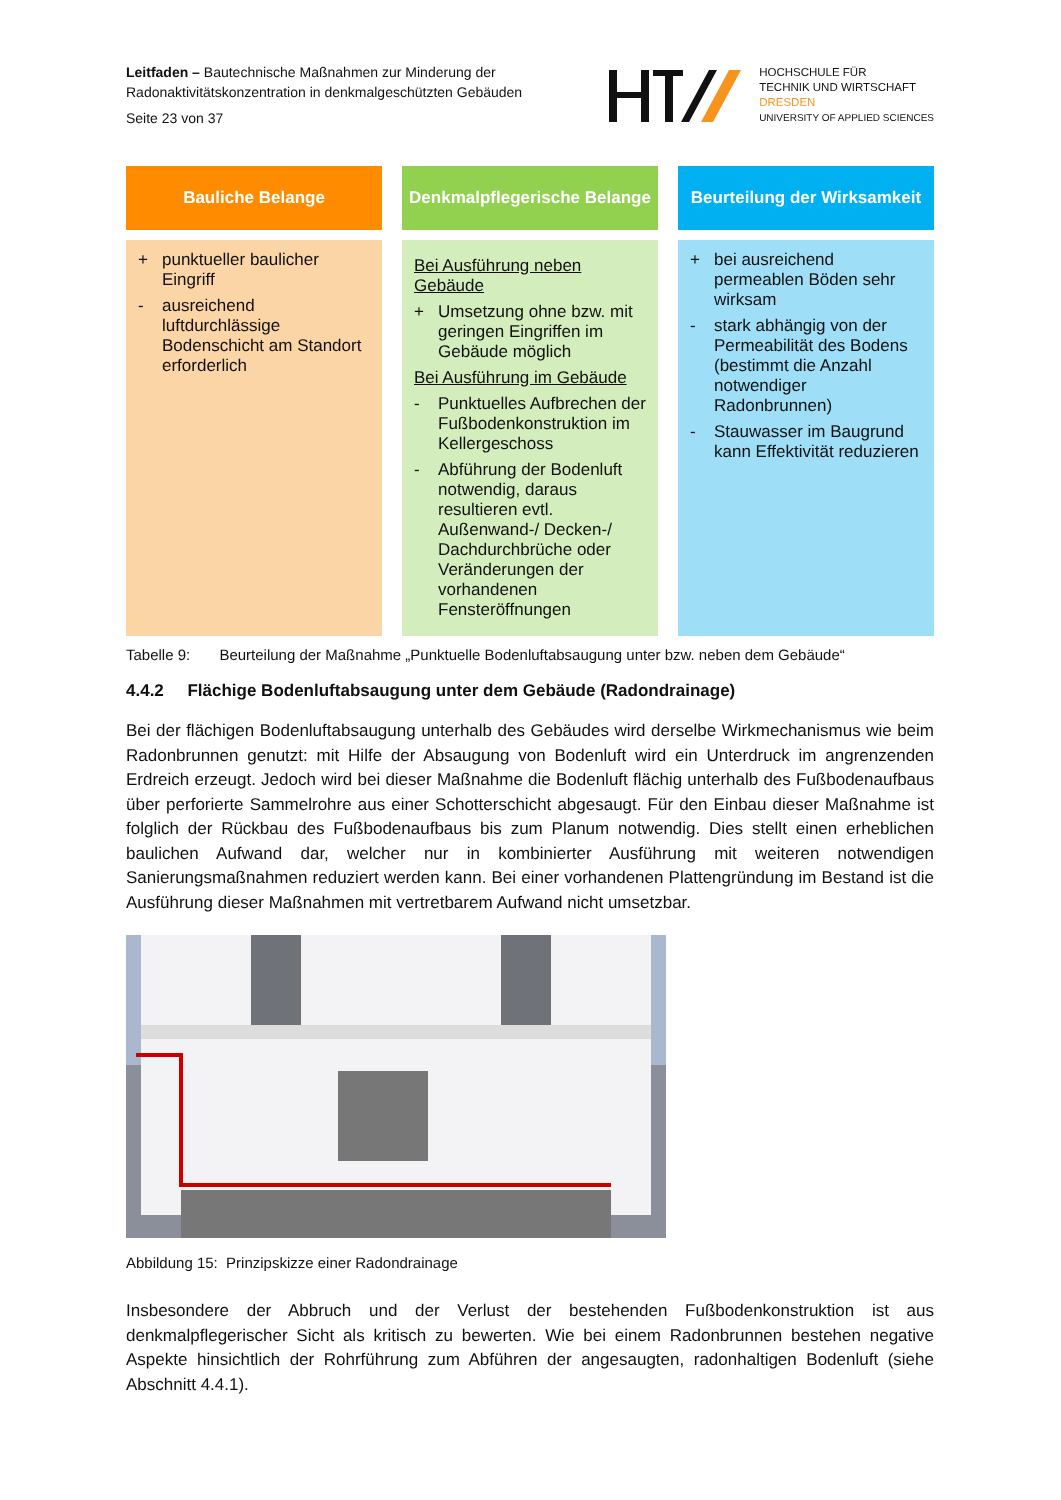Leitfaden – Bautechnische Maßnahmen zur Minderung der
Radonaktivitätskonzentration in denkmalgeschützten Gebäuden
Seite 23 von 37
HOCHSCHULE FÜR
TECHNIK UND WIRTSCHAFT
DRESDEN
UNIVERSITY OF APPLIED SCIENCES
| Bauliche Belange | Denkmalpflegerische Belange | Beurteilung der Wirksamkeit |
| --- | --- | --- |
| + punktueller baulicher Eingriff - ausreichend luftdurchlässige Bodenschicht am Standort erforderlich | Bei Ausführung neben Gebäude + Umsetzung ohne bzw. mit geringen Eingriffen im Gebäude möglich Bei Ausführung im Gebäude - Punktuelles Aufbrechen der Fußbodenkonstruktion im Kellergeschoss - Abführung der Bodenluft notwendig, daraus resultieren evtl. Außenwand-/ Decken-/ Dachdurchbrüche oder Veränderungen der vorhandenen Fensteröffnungen | + bei ausreichend permeablen Böden sehr wirksam - stark abhängig von der Permeabilität des Bodens (bestimmt die Anzahl notwendiger Radonbrunnen) - Stauwasser im Baugrund kann Effektivität reduzieren |
Tabelle 9: Beurteilung der Maßnahme „Punktuelle Bodenluftabsaugung unter bzw. neben dem Gebäude“
4.4.2 Flächige Bodenluftabsaugung unter dem Gebäude (Radondrainage)
Bei der flächigen Bodenluftabsaugung unterhalb des Gebäudes wird derselbe Wirkmechanismus wie beim Radonbrunnen genutzt: mit Hilfe der Absaugung von Bodenluft wird ein Unterdruck im angrenzenden Erdreich erzeugt. Jedoch wird bei dieser Maßnahme die Bodenluft flächig unterhalb des Fußbodenaufbaus über perforierte Sammelrohre aus einer Schotterschicht abgesaugt. Für den Einbau dieser Maßnahme ist folglich der Rückbau des Fußbodenaufbaus bis zum Planum notwendig. Dies stellt einen erheblichen baulichen Aufwand dar, welcher nur in kombinierter Ausführung mit weiteren notwendigen Sanierungsmaßnahmen reduziert werden kann. Bei einer vorhandenen Plattengründung im Bestand ist die Ausführung dieser Maßnahmen mit vertretbarem Aufwand nicht umsetzbar.
Abbildung 15: Prinzipskizze einer Radondrainage
Insbesondere der Abbruch und der Verlust der bestehenden Fußbodenkonstruktion ist aus denkmalpflegerischer Sicht als kritisch zu bewerten. Wie bei einem Radonbrunnen bestehen negative Aspekte hinsichtlich der Rohrführung zum Abführen der angesaugten, radonhaltigen Bodenluft (siehe Abschnitt 4.4.1).